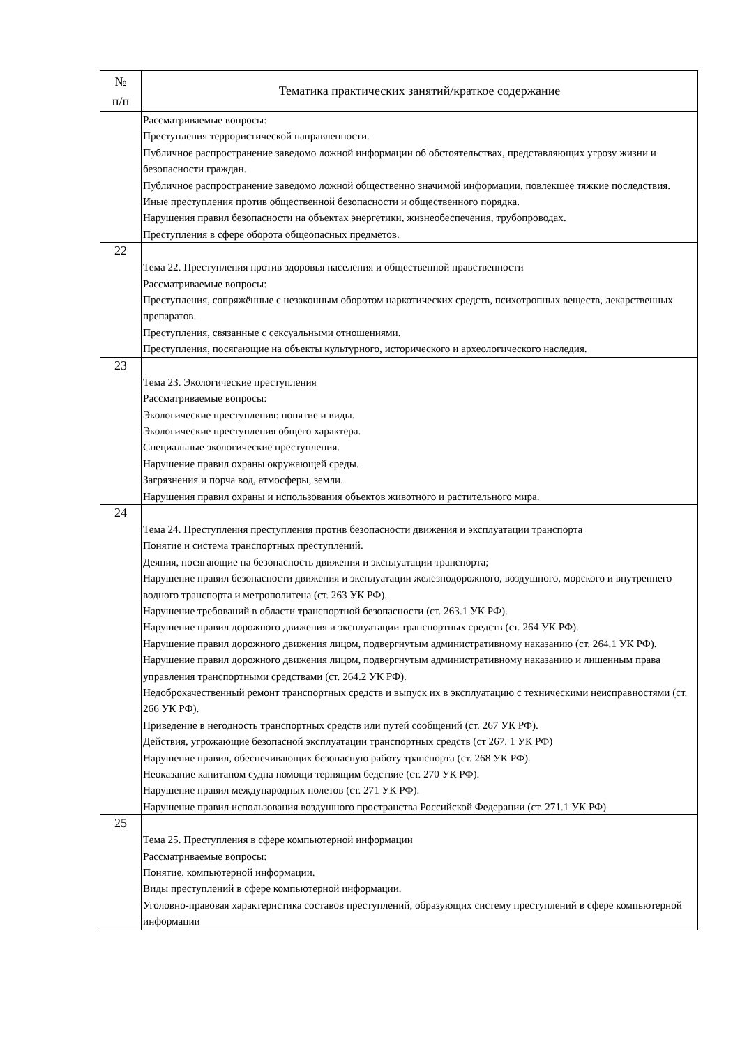| № п/п | Тематика практических занятий/краткое содержание |
| --- | --- |
| | Рассматриваемые вопросы: Преступления террористической направленности. Публичное распространение заведомо ложной информации об обстоятельствах, представляющих угрозу жизни и безопасности граждан. Публичное распространение заведомо ложной общественно значимой информации, повлекшее тяжкие последствия. Иные преступления против общественной безопасности и общественного порядка. Нарушения правил безопасности на объектах энергетики, жизнеобеспечения, трубопроводах. Преступления в сфере оборота общеопасных предметов. |
| 22 | Тема 22. Преступления против здоровья населения и общественной нравственности Рассматриваемые вопросы: Преступления, сопряжённые с незаконным оборотом наркотических средств, психотропных веществ, лекарственных препаратов. Преступления, связанные с сексуальными отношениями. Преступления, посягающие на объекты культурного, исторического и археологического наследия. |
| 23 | Тема 23. Экологические преступления Рассматриваемые вопросы: Экологические преступления: понятие и виды. Экологические преступления общего характера. Специальные экологические преступления. Нарушение правил охраны окружающей среды. Загрязнения и порча вод, атмосферы, земли. Нарушения правил охраны и использования объектов животного и растительного мира. |
| 24 | Тема 24. Преступления преступления против безопасности движения и эксплуатации транспорта Понятие и система транспортных преступлений. Деяния, посягающие на безопасность движения и эксплуатации транспорта; Нарушение правил безопасности движения и эксплуатации железнодорожного, воздушного, морского и внутреннего водного транспорта и метрополитена (ст. 263 УК РФ). Нарушение требований в области транспортной безопасности (ст. 263.1 УК РФ). Нарушение правил дорожного движения и эксплуатации транспортных средств (ст. 264 УК РФ). Нарушение правил дорожного движения лицом, подвергнутым административному наказанию (ст. 264.1 УК РФ). Нарушение правил дорожного движения лицом, подвергнутым административному наказанию и лишенным права управления транспортными средствами (ст. 264.2 УК РФ). Недоброкачественный ремонт транспортных средств и выпуск их в эксплуатацию с техническими неисправностями (ст. 266 УК РФ). Приведение в негодность транспортных средств или путей сообщений (ст. 267 УК РФ). Действия, угрожающие безопасной эксплуатации транспортных средств (ст 267. 1 УК РФ) Нарушение правил, обеспечивающих безопасную работу транспорта (ст. 268 УК РФ). Неоказание капитаном судна помощи терпящим бедствие (ст. 270 УК РФ). Нарушение правил международных полетов (ст. 271 УК РФ). Нарушение правил использования воздушного пространства Российской Федерации (ст. 271.1 УК РФ) |
| 25 | Тема 25. Преступления в сфере компьютерной информации Рассматриваемые вопросы: Понятие, компьютерной информации. Виды преступлений в сфере компьютерной информации. Уголовно-правовая характеристика составов преступлений, образующих систему преступлений в сфере компьютерной информации |